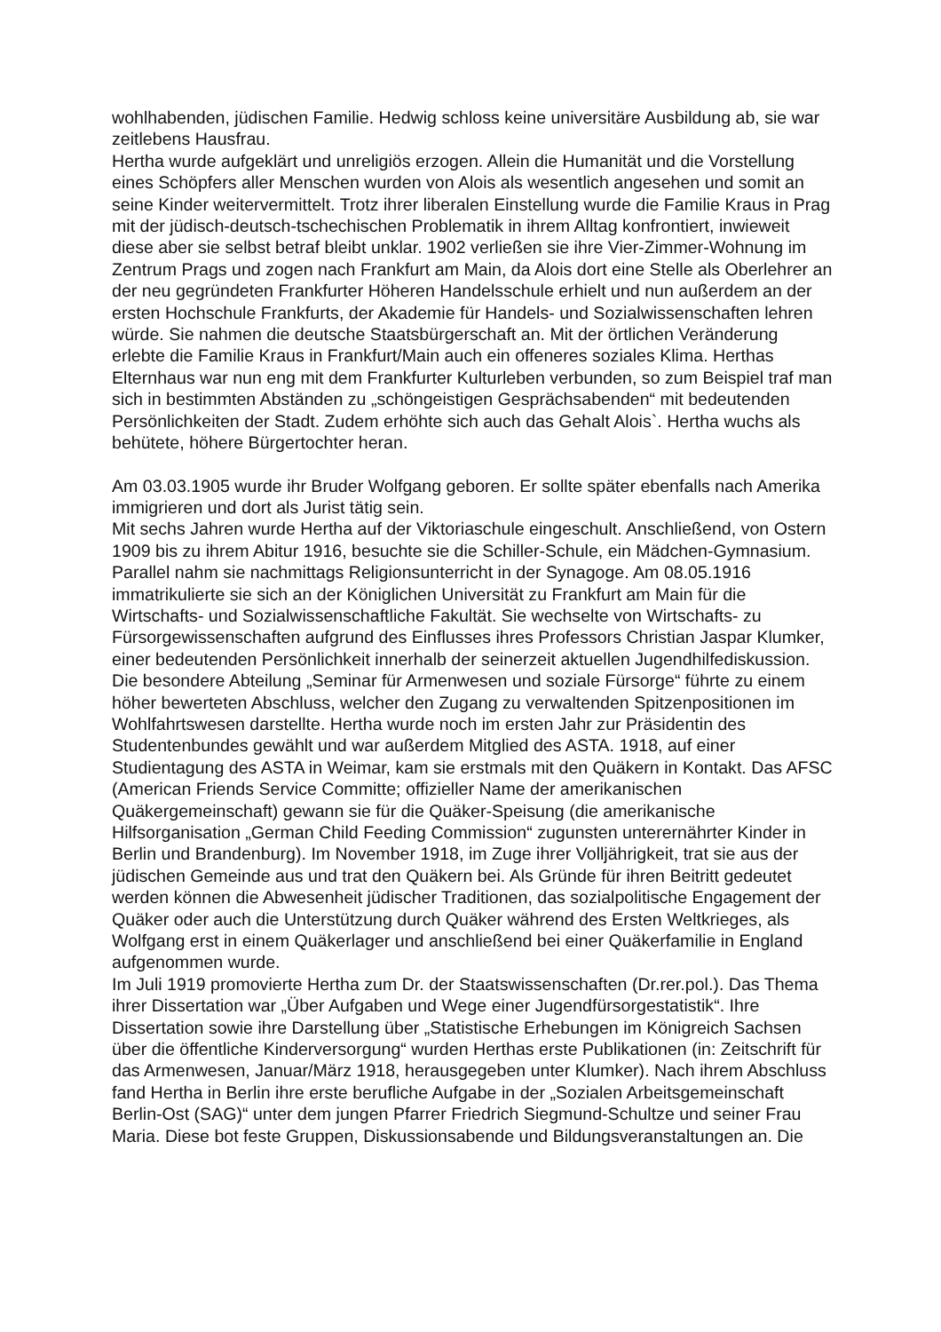wohlhabenden, jüdischen Familie. Hedwig schloss keine universitäre Ausbildung ab, sie war zeitlebens Hausfrau.
Hertha wurde aufgeklärt und unreligiös erzogen. Allein die Humanität und die Vorstellung eines Schöpfers aller Menschen wurden von Alois als wesentlich angesehen und somit an seine Kinder weitervermittelt. Trotz ihrer liberalen Einstellung wurde die Familie Kraus in Prag mit der jüdisch-deutsch-tschechischen Problematik in ihrem Alltag konfrontiert, inwieweit diese aber sie selbst betraf bleibt unklar. 1902 verließen sie ihre Vier-Zimmer-Wohnung im Zentrum Prags und zogen nach Frankfurt am Main, da Alois dort eine Stelle als Oberlehrer an der neu gegründeten Frankfurter Höheren Handelsschule erhielt und nun außerdem an der ersten Hochschule Frankfurts, der Akademie für Handels- und Sozialwissenschaften lehren würde. Sie nahmen die deutsche Staatsbürgerschaft an. Mit der örtlichen Veränderung erlebte die Familie Kraus in Frankfurt/Main auch ein offeneres soziales Klima. Herthas Elternhaus war nun eng mit dem Frankfurter Kulturleben verbunden, so zum Beispiel traf man sich in bestimmten Abständen zu „schöngeistigen Gesprächsabenden“ mit bedeutenden Persönlichkeiten der Stadt. Zudem erhöhte sich auch das Gehalt Alois`. Hertha wuchs als behütete, höhere Bürgertochter heran.
Am 03.03.1905 wurde ihr Bruder Wolfgang geboren. Er sollte später ebenfalls nach Amerika immigrieren und dort als Jurist tätig sein.
Mit sechs Jahren wurde Hertha auf der Viktoriaschule eingeschult. Anschließend, von Ostern 1909 bis zu ihrem Abitur 1916, besuchte sie die Schiller-Schule, ein Mädchen-Gymnasium. Parallel nahm sie nachmittags Religionsunterricht in der Synagoge. Am 08.05.1916 immatrikulierte sie sich an der Königlichen Universität zu Frankfurt am Main für die Wirtschafts- und Sozialwissenschaftliche Fakultät. Sie wechselte von Wirtschafts- zu Fürsorgewissenschaften aufgrund des Einflusses ihres Professors Christian Jaspar Klumker, einer bedeutenden Persönlichkeit innerhalb der seinerzeit aktuellen Jugendhilfediskussion. Die besondere Abteilung „Seminar für Armenwesen und soziale Fürsorge“ führte zu einem höher bewerteten Abschluss, welcher den Zugang zu verwaltenden Spitzenpositionen im Wohlfahrtswesen darstellte. Hertha wurde noch im ersten Jahr zur Präsidentin des Studentenbundes gewählt und war außerdem Mitglied des ASTA. 1918, auf einer Studientagung des ASTA in Weimar, kam sie erstmals mit den Quäkern in Kontakt. Das AFSC (American Friends Service Committe; offizieller Name der amerikanischen Quäkergemeinschaft) gewann sie für die Quäker-Speisung (die amerikanische Hilfsorganisation „German Child Feeding Commission“ zugunsten unterernährter Kinder in Berlin und Brandenburg). Im November 1918, im Zuge ihrer Volljährigkeit, trat sie aus der jüdischen Gemeinde aus und trat den Quäkern bei. Als Gründe für ihren Beitritt gedeutet werden können die Abwesenheit jüdischer Traditionen, das sozialpolitische Engagement der Quäker oder auch die Unterstützung durch Quäker während des Ersten Weltkrieges, als Wolfgang erst in einem Quäkerlager und anschließend bei einer Quäkerfamilie in England aufgenommen wurde.
Im Juli 1919 promovierte Hertha zum Dr. der Staatswissenschaften (Dr.rer.pol.). Das Thema ihrer Dissertation war „Über Aufgaben und Wege einer Jugendfürsorgestatistik“. Ihre Dissertation sowie ihre Darstellung über „Statistische Erhebungen im Königreich Sachsen über die öffentliche Kinderversorgung“ wurden Herthas erste Publikationen (in: Zeitschrift für das Armenwesen, Januar/März 1918, herausgegeben unter Klumker). Nach ihrem Abschluss fand Hertha in Berlin ihre erste berufliche Aufgabe in der „Sozialen Arbeitsgemeinschaft Berlin-Ost (SAG)“ unter dem jungen Pfarrer Friedrich Siegmund-Schultze und seiner Frau Maria. Diese bot feste Gruppen, Diskussionsabende und Bildungsveranstaltungen an. Die